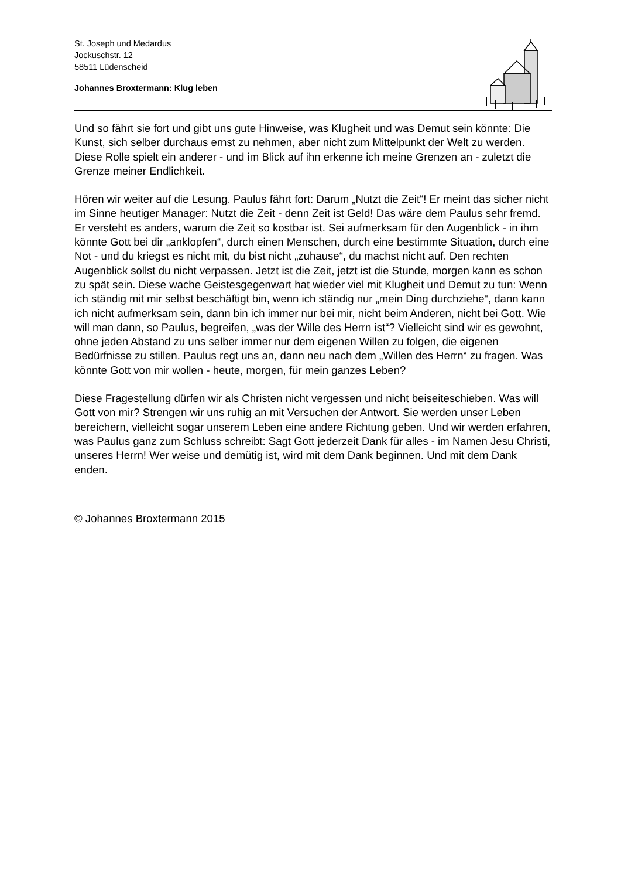St. Joseph und Medardus
Jockuschstr. 12
58511 Lüdenscheid
Johannes Broxtermann: Klug leben
Und so fährt sie fort und gibt uns gute Hinweise, was Klugheit und was Demut sein könnte: Die Kunst, sich selber durchaus ernst zu nehmen, aber nicht zum Mittelpunkt der Welt zu werden. Diese Rolle spielt ein anderer - und im Blick auf ihn erkenne ich meine Grenzen an - zuletzt die Grenze meiner Endlichkeit.
Hören wir weiter auf die Lesung. Paulus fährt fort: Darum „Nutzt die Zeit“! Er meint das sicher nicht im Sinne heutiger Manager: Nutzt die Zeit - denn Zeit ist Geld! Das wäre dem Paulus sehr fremd. Er versteht es anders, warum die Zeit so kostbar ist. Sei aufmerksam für den Augenblick - in ihm könnte Gott bei dir „anklopfen“, durch einen Menschen, durch eine bestimmte Situation, durch eine Not - und du kriegst es nicht mit, du bist nicht „zuhause“, du machst nicht auf. Den rechten Augenblick sollst du nicht verpassen. Jetzt ist die Zeit, jetzt ist die Stunde, morgen kann es schon zu spät sein. Diese wache Geistesgegenwart hat wieder viel mit Klugheit und Demut zu tun: Wenn ich ständig mit mir selbst beschäftigt bin, wenn ich ständig nur „mein Ding durchziehe“, dann kann ich nicht aufmerksam sein, dann bin ich immer nur bei mir, nicht beim Anderen, nicht bei Gott. Wie will man dann, so Paulus, begreifen, „was der Wille des Herrn ist“? Vielleicht sind wir es gewohnt, ohne jeden Abstand zu uns selber immer nur dem eigenen Willen zu folgen, die eigenen Bedürfnisse zu stillen. Paulus regt uns an, dann neu nach dem „Willen des Herrn“ zu fragen. Was könnte Gott von mir wollen - heute, morgen, für mein ganzes Leben?
Diese Fragestellung dürfen wir als Christen nicht vergessen und nicht beiseiteschieben. Was will Gott von mir? Strengen wir uns ruhig an mit Versuchen der Antwort. Sie werden unser Leben bereichern, vielleicht sogar unserem Leben eine andere Richtung geben. Und wir werden erfahren, was Paulus ganz zum Schluss schreibt: Sagt Gott jederzeit Dank für alles - im Namen Jesu Christi, unseres Herrn! Wer weise und demütig ist, wird mit dem Dank beginnen. Und mit dem Dank enden.
© Johannes Broxtermann 2015